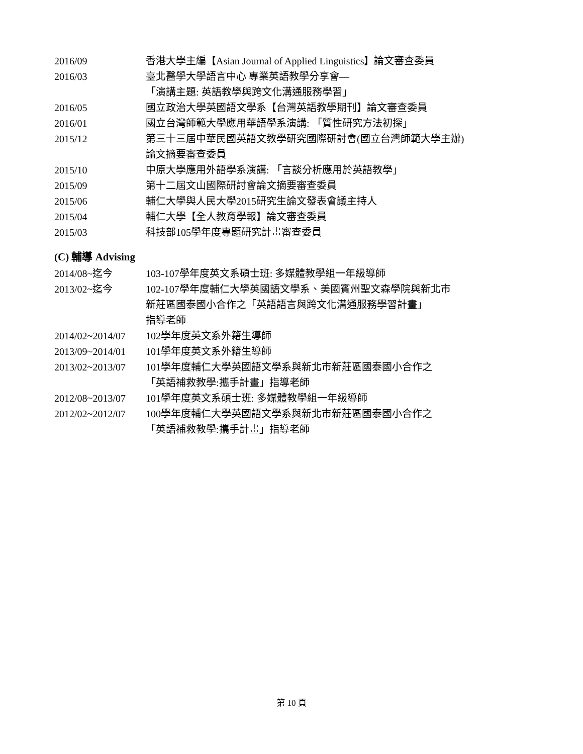2016/09 香港大學主編【Asian Journal of Applied Linguistics】論文審查委員
2016/03 臺北醫學大學語言中心 專業英語教學分享會—
「演講主題: 英語教學與跨文化溝通服務學習」
2016/05 國立政治大學英國語文學系【台灣英語教學期刊】論文審查委員
2016/01 國立台灣師範大學應用華語學系演講: 「質性研究方法初探」
2015/12 第三十三屆中華民國英語文教學研究國際研討會(國立台灣師範大學主辦)
論文摘要審查委員
2015/10 中原大學應用外語學系演講: 「言談分析應用於英語教學」
2015/09 第十二屆文山國際研討會論文摘要審查委員
2015/06 輔仁大學與人民大學2015研究生論文發表會議主持人
2015/04 輔仁大學【全人教育學報】論文審查委員
2015/03 科技部105學年度專題研究計畫審查委員
(C) 輔導 Advising
2014/08~迄今 103-107學年度英文系碩士班: 多媒體教學組一年級導師
2013/02~迄今 102-107學年度輔仁大學英國語文學系、美國賓州聖文森學院與新北市
新莊區國泰國小合作之「英語語言與跨文化溝通服務學習計畫」
指導老師
2014/02~2014/07 102學年度英文系外籍生導師
2013/09~2014/01 101學年度英文系外籍生導師
2013/02~2013/07 101學年度輔仁大學英國語文學系與新北市新莊區國泰國小合作之
「英語補救教學:攜手計畫」指導老師
2012/08~2013/07 101學年度英文系碩士班: 多媒體教學組一年級導師
2012/02~2012/07 100學年度輔仁大學英國語文學系與新北市新莊區國泰國小合作之
「英語補救教學:攜手計畫」指導老師
第 10 頁